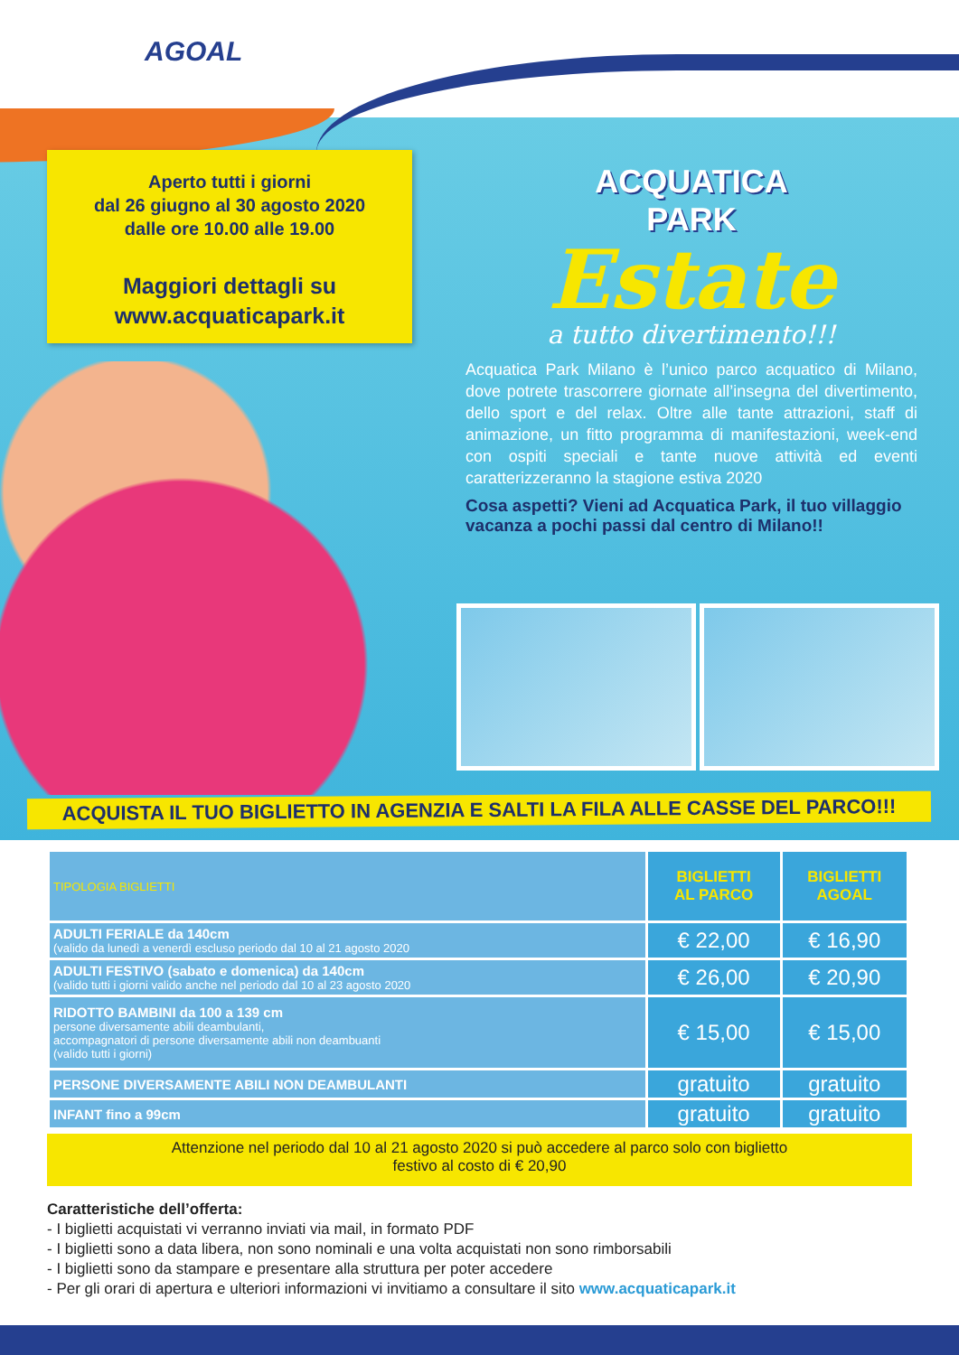AGOAL
Aperto tutti i giorni
dal 26 giugno al 30 agosto 2020
dalle ore 10.00 alle 19.00
Maggiori dettagli su
www.acquaticapark.it
ACQUATICA
PARK
Estate
a tutto divertimento!!!
Acquatica Park Milano è l’unico parco acquatico di Milano, dove potrete trascorrere giornate all’insegna del divertimento, dello sport e del relax. Oltre alle tante attrazioni, staff di animazione, un fitto programma di manifestazioni, week-end con ospiti speciali e tante nuove attività ed eventi caratterizzeranno la stagione estiva 2020
Cosa aspetti? Vieni ad Acquatica Park, il tuo villaggio vacanza a pochi passi dal centro di Milano!!
ACQUISTA IL TUO BIGLIETTO IN AGENZIA E SALTI LA FILA ALLE CASSE DEL PARCO!!!
| TIPOLOGIA BIGLIETTI | BIGLIETTI AL PARCO | BIGLIETTI AGOAL |
| --- | --- | --- |
| ADULTI FERIALE da 140cm (valido da lunedì a venerdì escluso periodo dal 10 al 21 agosto 2020 | € 22,00 | € 16,90 |
| ADULTI FESTIVO (sabato e domenica) da 140cm (valido tutti i giorni valido anche nel periodo dal 10 al 23 agosto 2020 | € 26,00 | € 20,90 |
| RIDOTTO BAMBINI da 100 a 139 cm persone diversamente abili deambulanti, accompagnatori di persone diversamente abili non deambuanti (valido tutti i giorni) | € 15,00 | € 15,00 |
| PERSONE DIVERSAMENTE ABILI NON DEAMBULANTI | gratuito | gratuito |
| INFANT fino a 99cm | gratuito | gratuito |
Attenzione nel periodo dal 10 al 21 agosto 2020 si può accedere al parco solo con biglietto
festivo al costo di € 20,90
Caratteristiche dell’offerta:
- I biglietti acquistati vi verranno inviati via mail, in formato PDF
- I biglietti sono a data libera, non sono nominali e una volta acquistati non sono rimborsabili
- I biglietti sono da stampare e presentare alla struttura per poter accedere
- Per gli orari di apertura e ulteriori informazioni vi invitiamo a consultare il sito www.acquaticapark.it